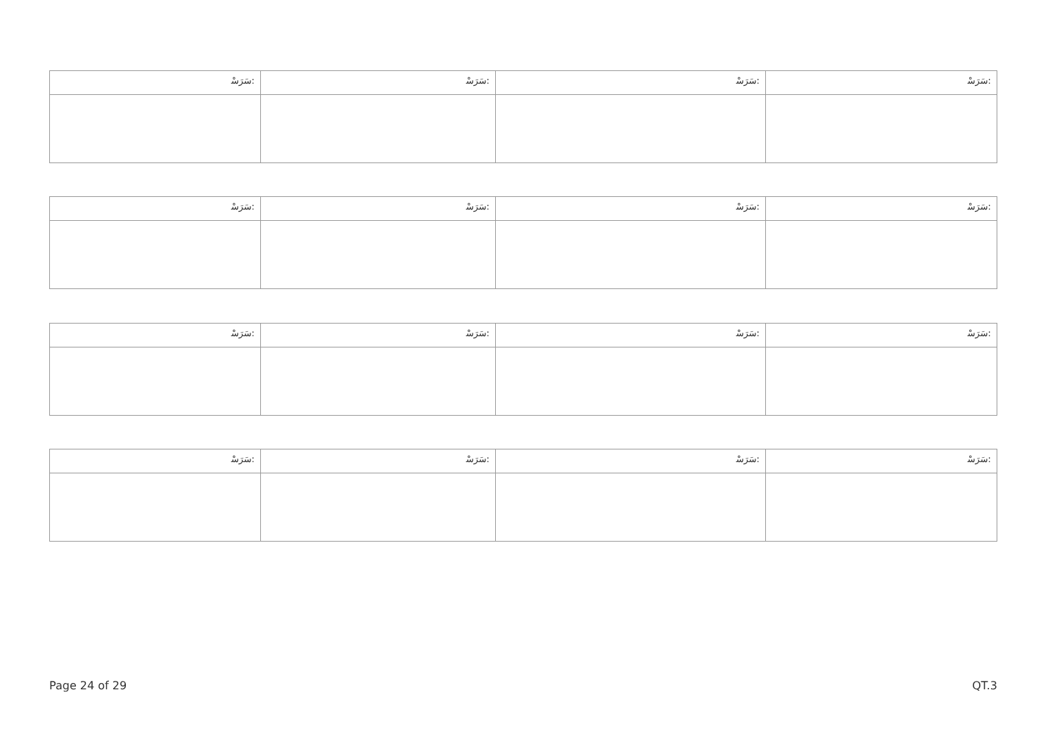| ﺳَﺮَﺳْ: | ﺳَﺮَﺳْ: | ﺳَﺮَﺳْ: | ﺳَﺮَﺳْ: |
| ﺳَﺮَﺳْ: | ﺳَﺮَﺳْ: | ﺳَﺮَﺳْ: | ﺳَﺮَﺳْ: |
| ﺳَﺮَﺳْ: | ﺳَﺮَﺳْ: | ﺳَﺮَﺳْ: | ﺳَﺮَﺳْ: |
| ﺳَﺮَﺳْ: | ﺳَﺮَﺳْ: | ﺳَﺮَﺳْ: | ﺳَﺮَﺳْ: |
Page 24 of 29 QT.3